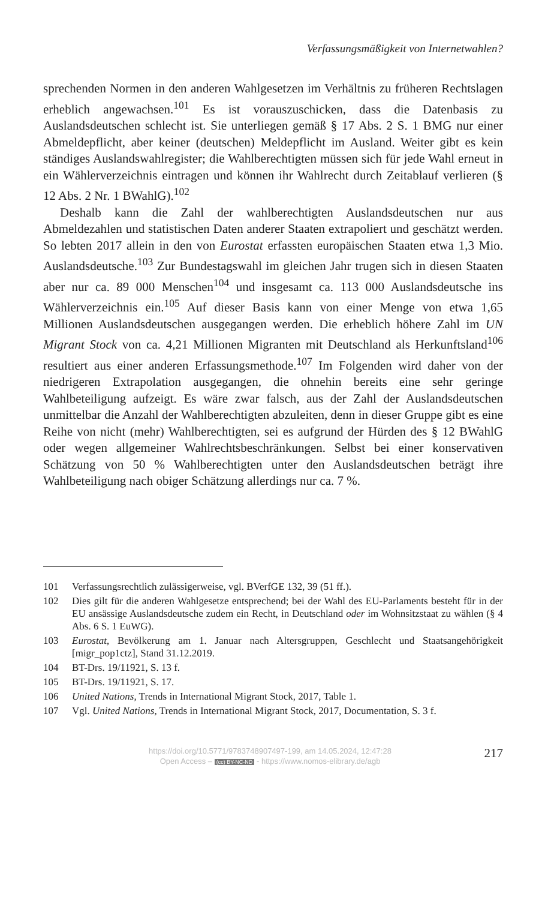Verfassungsmäßigkeit von Internetwahlen?
sprechenden Normen in den anderen Wahlgesetzen im Verhältnis zu früheren Rechtslagen erheblich angewachsen.<sup>101</sup> Es ist vorauszuschicken, dass die Datenbasis zu Auslandsdeutschen schlecht ist. Sie unterliegen gemäß § 17 Abs. 2 S. 1 BMG nur einer Abmeldepflicht, aber keiner (deutschen) Meldepflicht im Ausland. Weiter gibt es kein ständiges Auslandswahlregister; die Wahlberechtigten müssen sich für jede Wahl erneut in ein Wählerverzeichnis eintragen und können ihr Wahlrecht durch Zeitablauf verlieren (§ 12 Abs. 2 Nr. 1 BWahlG).<sup>102</sup>
Deshalb kann die Zahl der wahlberechtigten Auslandsdeutschen nur aus Abmeldezahlen und statistischen Daten anderer Staaten extrapoliert und geschätzt werden. So lebten 2017 allein in den von Eurostat erfassten europäischen Staaten etwa 1,3 Mio. Auslandsdeutsche.<sup>103</sup> Zur Bundestagswahl im gleichen Jahr trugen sich in diesen Staaten aber nur ca. 89 000 Menschen<sup>104</sup> und insgesamt ca. 113 000 Auslandsdeutsche ins Wählerverzeichnis ein.<sup>105</sup> Auf dieser Basis kann von einer Menge von etwa 1,65 Millionen Auslandsdeutschen ausgegangen werden. Die erheblich höhere Zahl im UN Migrant Stock von ca. 4,21 Millionen Migranten mit Deutschland als Herkunftsland<sup>106</sup> resultiert aus einer anderen Erfassungsmethode.<sup>107</sup> Im Folgenden wird daher von der niedrigeren Extrapolation ausgegangen, die ohnehin bereits eine sehr geringe Wahlbeteiligung aufzeigt. Es wäre zwar falsch, aus der Zahl der Auslandsdeutschen unmittelbar die Anzahl der Wahlberechtigten abzuleiten, denn in dieser Gruppe gibt es eine Reihe von nicht (mehr) Wahlberechtigten, sei es aufgrund der Hürden des § 12 BWahlG oder wegen allgemeiner Wahlrechtsbeschränkungen. Selbst bei einer konservativen Schätzung von 50 % Wahlberechtigten unter den Auslandsdeutschen beträgt ihre Wahlbeteiligung nach obiger Schätzung allerdings nur ca. 7 %.
101 Verfassungsrechtlich zulässigerweise, vgl. BVerfGE 132, 39 (51 ff.).
102 Dies gilt für die anderen Wahlgesetze entsprechend; bei der Wahl des EU-Parlaments besteht für in der EU ansässige Auslandsdeutsche zudem ein Recht, in Deutschland oder im Wohnsitzstaat zu wählen (§ 4 Abs. 6 S. 1 EuWG).
103 Eurostat, Bevölkerung am 1. Januar nach Altersgruppen, Geschlecht und Staatsangehörigkeit [migr_pop1ctz], Stand 31.12.2019.
104 BT-Drs. 19/11921, S. 13 f.
105 BT-Drs. 19/11921, S. 17.
106 United Nations, Trends in International Migrant Stock, 2017, Table 1.
107 Vgl. United Nations, Trends in International Migrant Stock, 2017, Documentation, S. 3 f.
https://doi.org/10.5771/9783748907497-199, am 14.05.2024, 12:47:28
Open Access – (cc) BY-NC-ND - https://www.nomos-elibrary.de/agb
217